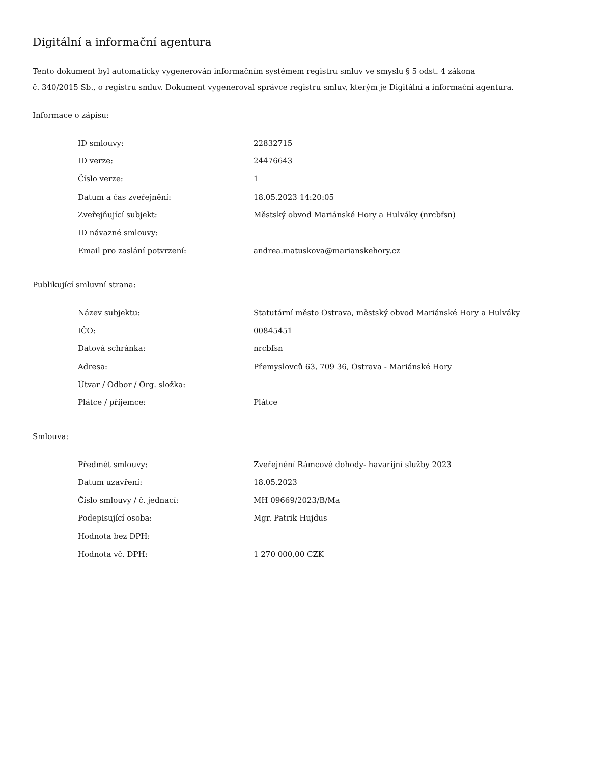Digitální a informační agentura
Tento dokument byl automaticky vygenerován informačním systémem registru smluv ve smyslu § 5 odst. 4 zákona
č. 340/2015 Sb., o registru smluv. Dokument vygeneroval správce registru smluv, kterým je Digitální a informační agentura.
Informace o zápisu:
| ID smlouvy: | 22832715 |
| ID verze: | 24476643 |
| Číslo verze: | 1 |
| Datum a čas zveřejnění: | 18.05.2023 14:20:05 |
| Zveřejňující subjekt: | Městský obvod Mariánské Hory a Hulváky (nrcbfsn) |
| ID návazné smlouvy: | |
| Email pro zaslání potvrzení: | andrea.matuskova@marianskehory.cz |
Publikující smluvní strana:
| Název subjektu: | Statutární město Ostrava, městský obvod Mariánské Hory a Hulváky |
| IČO: | 00845451 |
| Datová schránka: | nrcbfsn |
| Adresa: | Přemyslovců 63, 709 36, Ostrava - Mariánské Hory |
| Útvar / Odbor / Org. složka: | |
| Plátce / příjemce: | Plátce |
Smlouva:
| Předmět smlouvy: | Zveřejnění Rámcové dohody- havarijní služby 2023 |
| Datum uzavření: | 18.05.2023 |
| Číslo smlouvy / č. jednací: | MH 09669/2023/B/Ma |
| Podepisující osoba: | Mgr. Patrik Hujdus |
| Hodnota bez DPH: | |
| Hodnota vč. DPH: | 1 270 000,00 CZK |